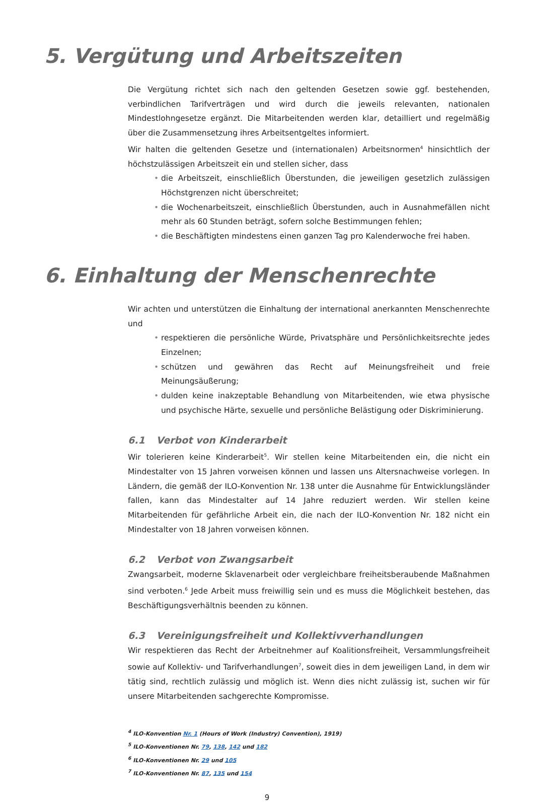5. Vergütung und Arbeitszeiten
Die Vergütung richtet sich nach den geltenden Gesetzen sowie ggf. bestehenden, verbindlichen Tarifverträgen und wird durch die jeweils relevanten, nationalen Mindestlohngesetze ergänzt. Die Mitarbeitenden werden klar, detailliert und regelmäßig über die Zusammensetzung ihres Arbeitsentgeltes informiert.
Wir halten die geltenden Gesetze und (internationalen) Arbeitsnormen<sup>4</sup> hinsichtlich der höchstzulässigen Arbeitszeit ein und stellen sicher, dass
• die Arbeitszeit, einschließlich Überstunden, die jeweiligen gesetzlich zulässigen Höchstgrenzen nicht überschreitet;
• die Wochenarbeitszeit, einschließlich Überstunden, auch in Ausnahmefällen nicht mehr als 60 Stunden beträgt, sofern solche Bestimmungen fehlen;
• die Beschäftigten mindestens einen ganzen Tag pro Kalenderwoche frei haben.
6. Einhaltung der Menschenrechte
Wir achten und unterstützen die Einhaltung der international anerkannten Menschenrechte und
• respektieren die persönliche Würde, Privatsphäre und Persönlichkeitsrechte jedes Einzelnen;
• schützen und gewähren das Recht auf Meinungsfreiheit und freie Meinungsäußerung;
• dulden keine inakzeptable Behandlung von Mitarbeitenden, wie etwa physische und psychische Härte, sexuelle und persönliche Belästigung oder Diskriminierung.
6.1 Verbot von Kinderarbeit
Wir tolerieren keine Kinderarbeit<sup>5</sup>. Wir stellen keine Mitarbeitenden ein, die nicht ein Mindestalter von 15 Jahren vorweisen können und lassen uns Altersnachweise vorlegen. In Ländern, die gemäß der ILO-Konvention Nr. 138 unter die Ausnahme für Entwicklungsländer fallen, kann das Mindestalter auf 14 Jahre reduziert werden. Wir stellen keine Mitarbeitenden für gefährliche Arbeit ein, die nach der ILO-Konvention Nr. 182 nicht ein Mindestalter von 18 Jahren vorweisen können.
6.2 Verbot von Zwangsarbeit
Zwangsarbeit, moderne Sklavenarbeit oder vergleichbare freiheitsberaubende Maßnahmen sind verboten.<sup>6</sup> Jede Arbeit muss freiwillig sein und es muss die Möglichkeit bestehen, das Beschäftigungsverhältnis beenden zu können.
6.3 Vereinigungsfreiheit und Kollektivverhandlungen
Wir respektieren das Recht der Arbeitnehmer auf Koalitionsfreiheit, Versammlungsfreiheit sowie auf Kollektiv- und Tarifverhandlungen<sup>7</sup>, soweit dies in dem jeweiligen Land, in dem wir tätig sind, rechtlich zulässig und möglich ist. Wenn dies nicht zulässig ist, suchen wir für unsere Mitarbeitenden sachgerechte Kompromisse.
<sup>4</sup> ILO-Konvention Nr. 1 (Hours of Work (Industry) Convention), 1919)
<sup>5</sup> ILO-Konventionen Nr. 79, 138, 142 und 182
<sup>6</sup> ILO-Konventionen Nr. 29 und 105
<sup>7</sup> ILO-Konventionen Nr. 87, 135 und 154
9